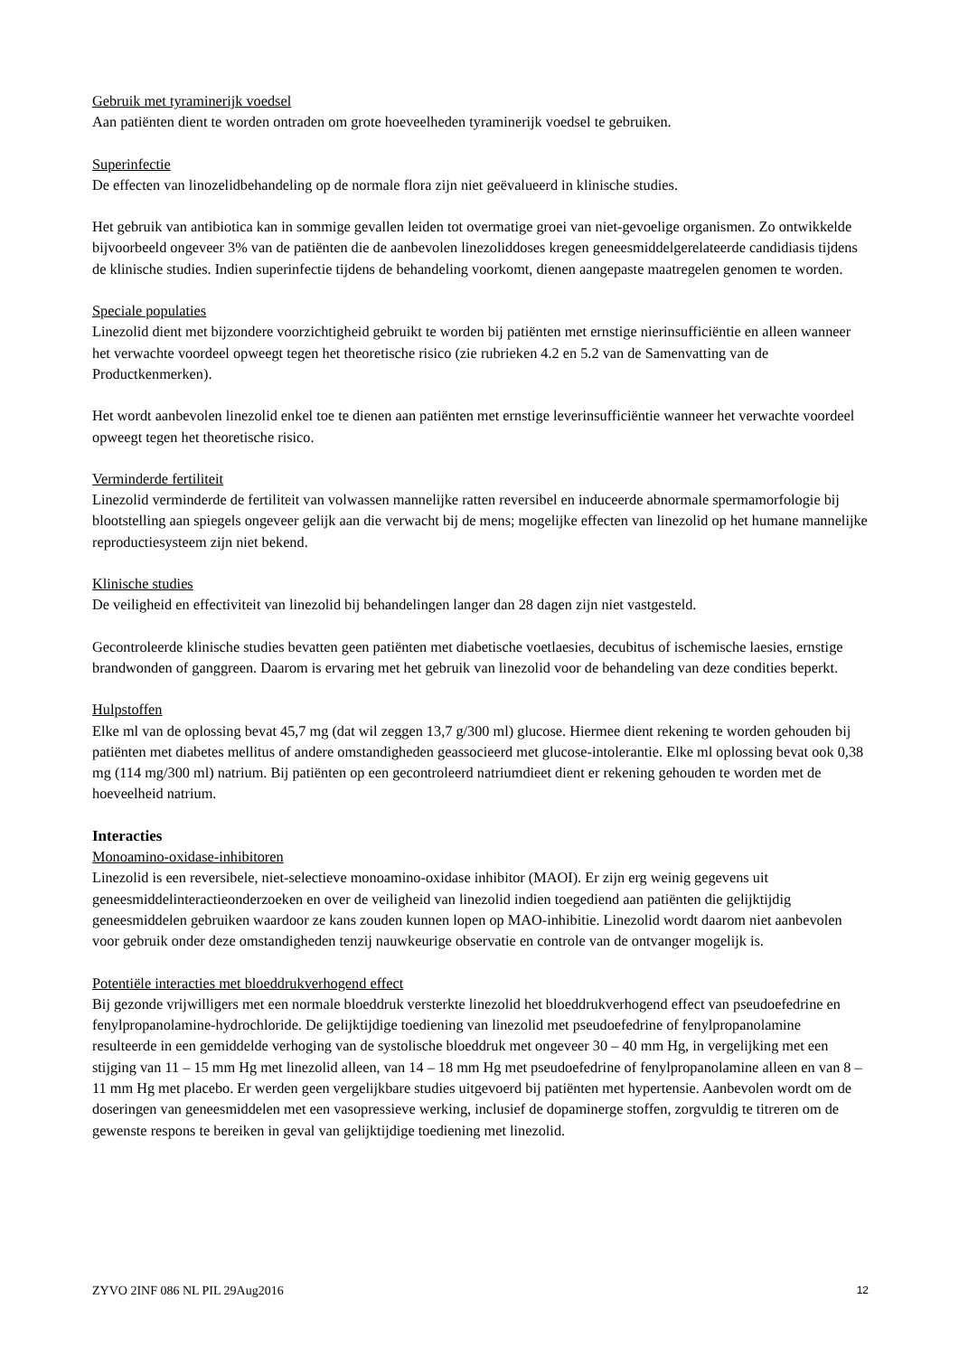Gebruik met tyraminerijk voedsel
Aan patiënten dient te worden ontraden om grote hoeveelheden tyraminerijk voedsel te gebruiken.
Superinfectie
De effecten van linozelidbehandeling op de normale flora zijn niet geëvalueerd in klinische studies.
Het gebruik van antibiotica kan in sommige gevallen leiden tot overmatige groei van niet-gevoelige organismen. Zo ontwikkelde bijvoorbeeld ongeveer 3% van de patiënten die de aanbevolen linezoliddoses kregen geneesmiddelgerelateerde candidiasis tijdens de klinische studies. Indien superinfectie tijdens de behandeling voorkomt, dienen aangepaste maatregelen genomen te worden.
Speciale populaties
Linezolid dient met bijzondere voorzichtigheid gebruikt te worden bij patiënten met ernstige nierinsufficiëntie en alleen wanneer het verwachte voordeel opweegt tegen het theoretische risico (zie rubrieken 4.2 en 5.2 van de Samenvatting van de Productkenmerken).
Het wordt aanbevolen linezolid enkel toe te dienen aan patiënten met ernstige leverinsufficiëntie wanneer het verwachte voordeel opweegt tegen het theoretische risico.
Verminderde fertiliteit
Linezolid verminderde de fertiliteit van volwassen mannelijke ratten reversibel en induceerde abnormale spermamorfologie bij blootstelling aan spiegels ongeveer gelijk aan die verwacht bij de mens; mogelijke effecten van linezolid op het humane mannelijke reproductiesysteem zijn niet bekend.
Klinische studies
De veiligheid en effectiviteit van linezolid bij behandelingen langer dan 28 dagen zijn niet vastgesteld.
Gecontroleerde klinische studies bevatten geen patiënten met diabetische voetlaesies, decubitus of ischemische laesies, ernstige brandwonden of ganggreen. Daarom is ervaring met het gebruik van linezolid voor de behandeling van deze condities beperkt.
Hulpstoffen
Elke ml van de oplossing bevat 45,7 mg (dat wil zeggen 13,7 g/300 ml) glucose. Hiermee dient rekening te worden gehouden bij patiënten met diabetes mellitus of andere omstandigheden geassocieerd met glucose-intolerantie. Elke ml oplossing bevat ook 0,38 mg (114 mg/300 ml) natrium. Bij patiënten op een gecontroleerd natriumdieet dient er rekening gehouden te worden met de hoeveelheid natrium.
Interacties
Monoamino-oxidase-inhibitoren
Linezolid is een reversibele, niet-selectieve monoamino-oxidase inhibitor (MAOI). Er zijn erg weinig gegevens uit geneesmiddelinteractieonderzoeken en over de veiligheid van linezolid indien toegediend aan patiënten die gelijktijdig geneesmiddelen gebruiken waardoor ze kans zouden kunnen lopen op MAO-inhibitie. Linezolid wordt daarom niet aanbevolen voor gebruik onder deze omstandigheden tenzij nauwkeurige observatie en controle van de ontvanger mogelijk is.
Potentiële interacties met bloeddrukverhogend effect
Bij gezonde vrijwilligers met een normale bloeddruk versterkte linezolid het bloeddrukverhogend effect van pseudoefedrine en fenylpropanolamine-hydrochloride. De gelijktijdige toediening van linezolid met pseudoefedrine of fenylpropanolamine resulteerde in een gemiddelde verhoging van de systolische bloeddruk met ongeveer 30 – 40 mm Hg, in vergelijking met een stijging van 11 – 15 mm Hg met linezolid alleen, van 14 – 18 mm Hg met pseudoefedrine of fenylpropanolamine alleen en van 8 – 11 mm Hg met placebo. Er werden geen vergelijkbare studies uitgevoerd bij patiënten met hypertensie. Aanbevolen wordt om de doseringen van geneesmiddelen met een vasopressieve werking, inclusief de dopaminerge stoffen, zorgvuldig te titreren om de gewenste respons te bereiken in geval van gelijktijdige toediening met linezolid.
ZYVO 2INF 086 NL PIL 29Aug2016 12